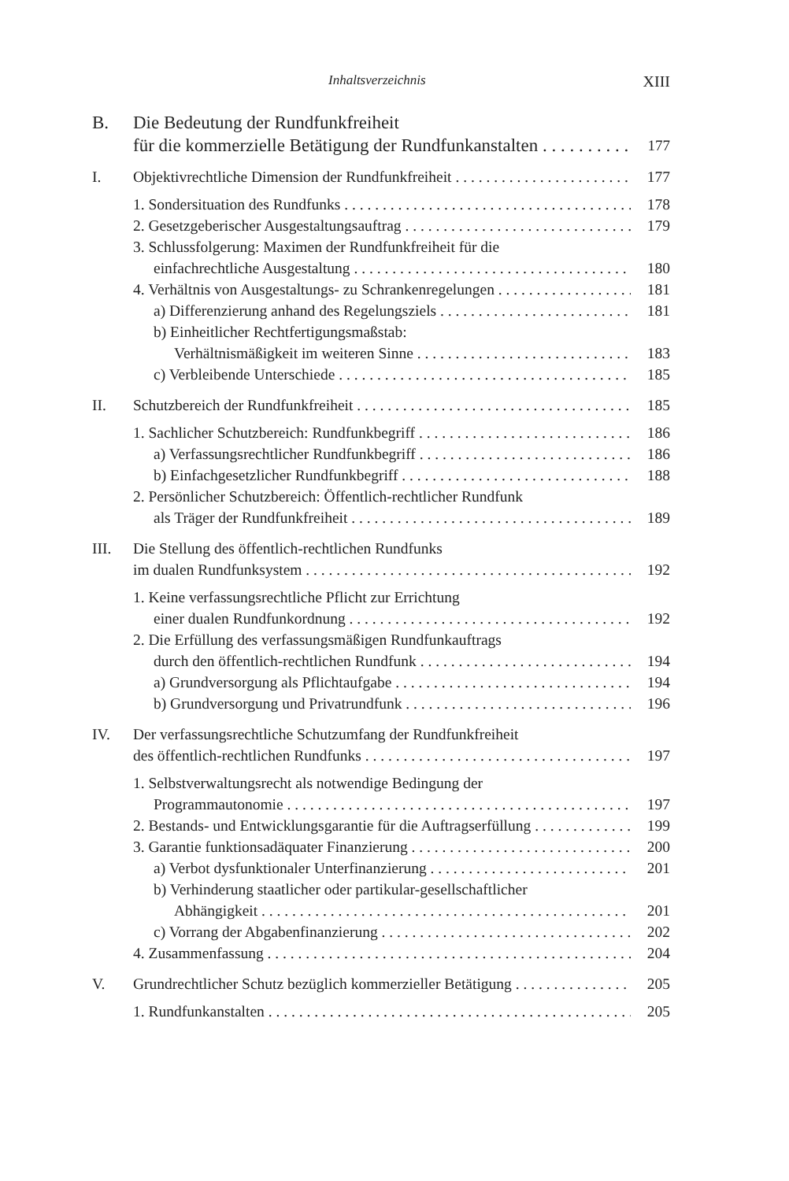Inhaltsverzeichnis XIII
B. Die Bedeutung der Rundfunkfreiheit
für die kommerzielle Betätigung der Rundfunkanstalten 177
I. Objektivrechtliche Dimension der Rundfunkfreiheit 177
1. Sondersituation des Rundfunks 178
2. Gesetzgeberischer Ausgestaltungsauftrag 179
3. Schlussfolgerung: Maximen der Rundfunkfreiheit für die
einfachrechtliche Ausgestaltung 180
4. Verhältnis von Ausgestaltungs- zu Schrankenregelungen 181
a) Differenzierung anhand des Regelungsziels 181
b) Einheitlicher Rechtfertigungsmaßstab:
Verhältnismäßigkeit im weiteren Sinne 183
c) Verbleibende Unterschiede 185
II. Schutzbereich der Rundfunkfreiheit 185
1. Sachlicher Schutzbereich: Rundfunkbegriff 186
a) Verfassungsrechtlicher Rundfunkbegriff 186
b) Einfachgesetzlicher Rundfunkbegriff 188
2. Persönlicher Schutzbereich: Öffentlich-rechtlicher Rundfunk
als Träger der Rundfunkfreiheit 189
III. Die Stellung des öffentlich-rechtlichen Rundfunks
im dualen Rundfunksystem 192
1. Keine verfassungsrechtliche Pflicht zur Errichtung
einer dualen Rundfunkordnung 192
2. Die Erfüllung des verfassungsmäßigen Rundfunkauftrags
durch den öffentlich-rechtlichen Rundfunk 194
a) Grundversorgung als Pflichtaufgabe 194
b) Grundversorgung und Privatrundfunk 196
IV. Der verfassungsrechtliche Schutzumfang der Rundfunkfreiheit
des öffentlich-rechtlichen Rundfunks 197
1. Selbstverwaltungsrecht als notwendige Bedingung der
Programmautonomie 197
2. Bestands- und Entwicklungsgarantie für die Auftragserfüllung 199
3. Garantie funktionsadäquater Finanzierung 200
a) Verbot dysfunktionaler Unterfinanzierung 201
b) Verhinderung staatlicher oder partikular-gesellschaftlicher
Abhängigkeit 201
c) Vorrang der Abgabenfinanzierung 202
4. Zusammenfassung 204
V. Grundrechtlicher Schutz bezüglich kommerzieller Betätigung 205
1. Rundfunkanstalten 205